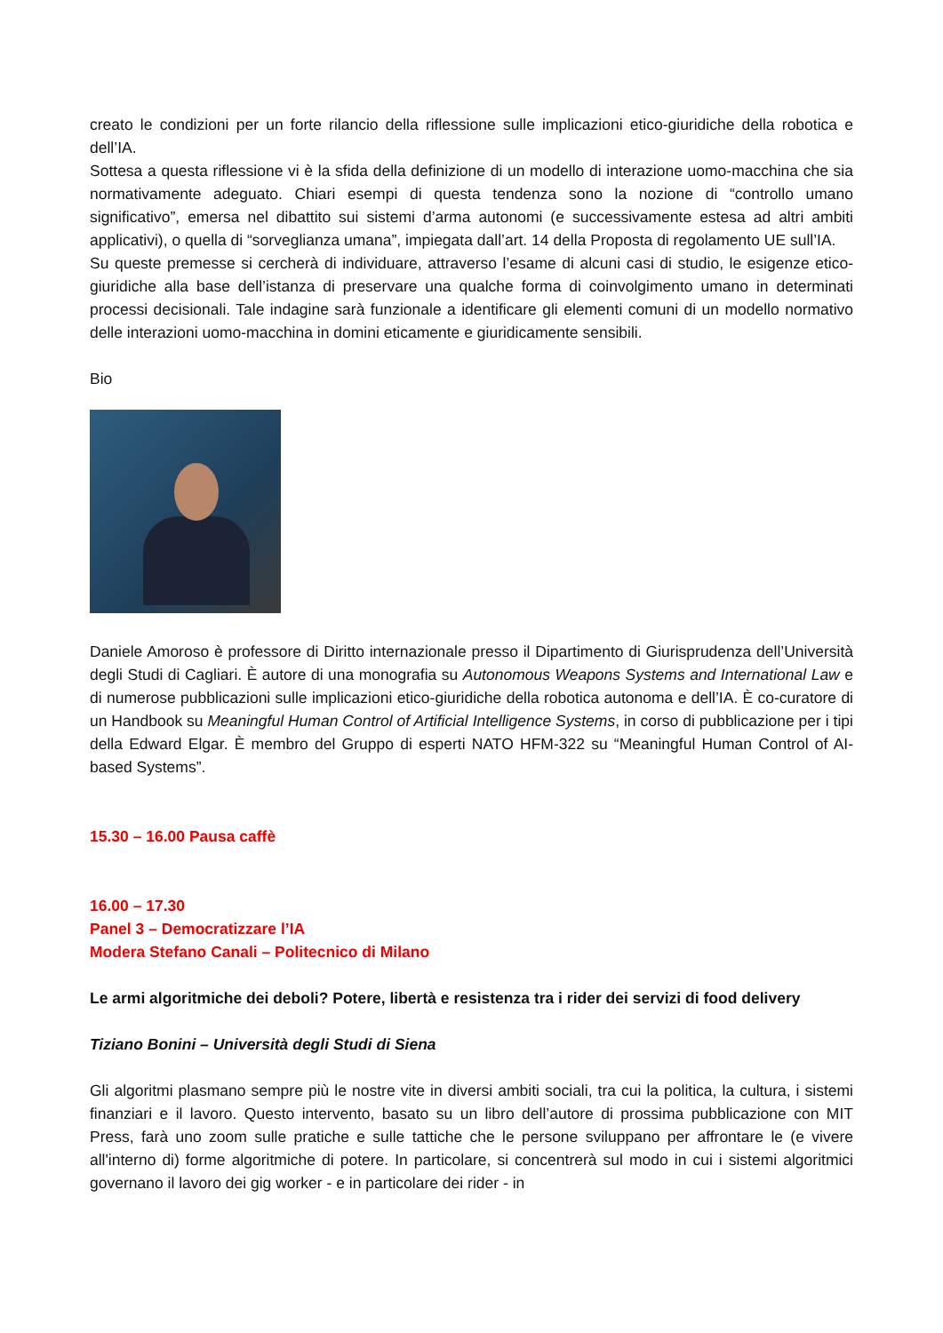creato le condizioni per un forte rilancio della riflessione sulle implicazioni etico-giuridiche della robotica e dell’IA.
Sottesa a questa riflessione vi è la sfida della definizione di un modello di interazione uomo-macchina che sia normativamente adeguato. Chiari esempi di questa tendenza sono la nozione di “controllo umano significativo”, emersa nel dibattito sui sistemi d’arma autonomi (e successivamente estesa ad altri ambiti applicativi), o quella di “sorveglianza umana”, impiegata dall’art. 14 della Proposta di regolamento UE sull’IA.
Su queste premesse si cercherà di individuare, attraverso l’esame di alcuni casi di studio, le esigenze etico-giuridiche alla base dell’istanza di preservare una qualche forma di coinvolgimento umano in determinati processi decisionali. Tale indagine sarà funzionale a identificare gli elementi comuni di un modello normativo delle interazioni uomo-macchina in domini eticamente e giuridicamente sensibili.
Bio
Daniele Amoroso è professore di Diritto internazionale presso il Dipartimento di Giurisprudenza dell’Università degli Studi di Cagliari. È autore di una monografia su Autonomous Weapons Systems and International Law e di numerose pubblicazioni sulle implicazioni etico-giuridiche della robotica autonoma e dell’IA. È co-curatore di un Handbook su Meaningful Human Control of Artificial Intelligence Systems, in corso di pubblicazione per i tipi della Edward Elgar. È membro del Gruppo di esperti NATO HFM-322 su “Meaningful Human Control of AI-based Systems”.
15.30 – 16.00 Pausa caffè
16.00 – 17.30
Panel 3 – Democratizzare l’IA
Modera Stefano Canali – Politecnico di Milano
Le armi algoritmiche dei deboli? Potere, libertà e resistenza tra i rider dei servizi di food delivery
Tiziano Bonini – Università degli Studi di Siena
Gli algoritmi plasmano sempre più le nostre vite in diversi ambiti sociali, tra cui la politica, la cultura, i sistemi finanziari e il lavoro. Questo intervento, basato su un libro dell’autore di prossima pubblicazione con MIT Press, farà uno zoom sulle pratiche e sulle tattiche che le persone sviluppano per affrontare le (e vivere all'interno di) forme algoritmiche di potere. In particolare, si concentrerà sul modo in cui i sistemi algoritmici governano il lavoro dei gig worker - e in particolare dei rider - in